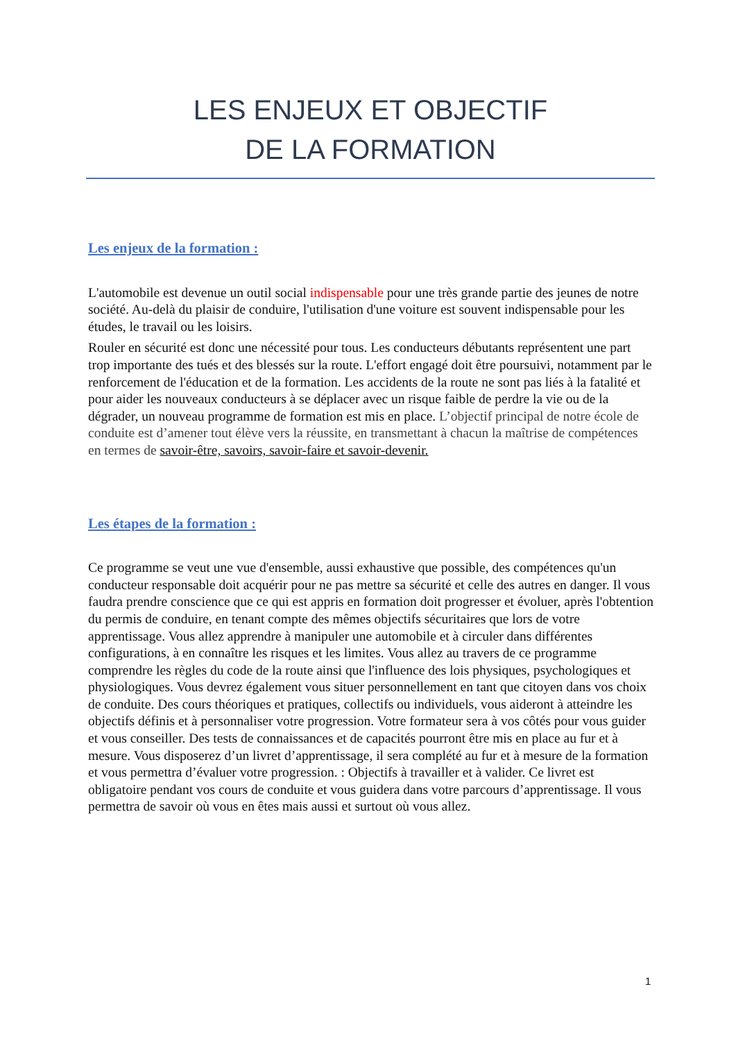LES ENJEUX ET OBJECTIF
DE LA FORMATION
Les enjeux de la formation :
L'automobile est devenue un outil social indispensable pour une très grande partie des jeunes de notre société. Au-delà du plaisir de conduire, l'utilisation d'une voiture est souvent indispensable pour les études, le travail ou les loisirs.
Rouler en sécurité est donc une nécessité pour tous. Les conducteurs débutants représentent une part trop importante des tués et des blessés sur la route. L'effort engagé doit être poursuivi, notamment par le renforcement de l'éducation et de la formation. Les accidents de la route ne sont pas liés à la fatalité et pour aider les nouveaux conducteurs à se déplacer avec un risque faible de perdre la vie ou de la dégrader, un nouveau programme de formation est mis en place. L’objectif principal de notre école de conduite est d’amener tout élève vers la réussite, en transmettant à chacun la maîtrise de compétences en termes de savoir-être, savoirs, savoir-faire et savoir-devenir.
Les étapes de la formation :
Ce programme se veut une vue d'ensemble, aussi exhaustive que possible, des compétences qu'un conducteur responsable doit acquérir pour ne pas mettre sa sécurité et celle des autres en danger. Il vous faudra prendre conscience que ce qui est appris en formation doit progresser et évoluer, après l'obtention du permis de conduire, en tenant compte des mêmes objectifs sécuritaires que lors de votre apprentissage. Vous allez apprendre à manipuler une automobile et à circuler dans différentes configurations, à en connaître les risques et les limites. Vous allez au travers de ce programme comprendre les règles du code de la route ainsi que l'influence des lois physiques, psychologiques et physiologiques. Vous devrez également vous situer personnellement en tant que citoyen dans vos choix de conduite. Des cours théoriques et pratiques, collectifs ou individuels, vous aideront à atteindre les objectifs définis et à personnaliser votre progression. Votre formateur sera à vos côtés pour vous guider et vous conseiller. Des tests de connaissances et de capacités pourront être mis en place au fur et à mesure. Vous disposerez d’un livret d’apprentissage, il sera complété au fur et à mesure de la formation et vous permettra d’évaluer votre progression. : Objectifs à travailler et à valider. Ce livret est obligatoire pendant vos cours de conduite et vous guidera dans votre parcours d’apprentissage. Il vous permettra de savoir où vous en êtes mais aussi et surtout où vous allez.
1